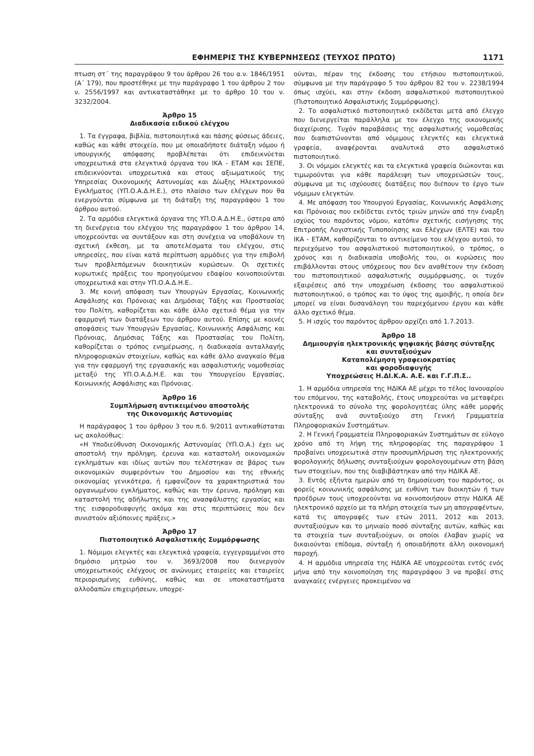ΕΦΗΜΕΡΙΣ ΤΗΣ ΚΥΒΕΡΝΗΣΕΩΣ (ΤΕΥΧΟΣ ΠΡΩΤΟ) 1171
πτωση στ΄ της παραγράφου 9 του άρθρου 26 του α.ν. 1846/1951 (Α΄ 179), που προστέθηκε με την παράγραφο 1 του άρθρου 2 του ν. 2556/1997 και αντικαταστάθηκε με το άρθρο 10 του ν. 3232/2004.
Άρθρο 15
Διαδικασία ειδικού ελέγχου
1. Τα έγγραφα, βιβλία, πιστοποιητικά και πάσης φύσεως άδειες, καθώς και κάθε στοιχείο, που με οποιαδήποτε διάταξη νόμου ή υπουργικής απόφασης προβλέπεται ότι επιδεικνύεται υποχρεωτικά στα ελεγκτικά όργανα του ΙΚΑ - ΕΤΑΜ και ΣΕΠΕ, επιδεικνύονται υποχρεωτικά και στους αξιωματικούς της Υπηρεσίας Οικονομικής Αστυνομίας και Δίωξης Ηλεκτρονικού Εγκλήματος (ΥΠ.Ο.Α.Δ.Η.Ε.), στο πλαίσιο των ελέγχων που θα ενεργούνται σύμφωνα με τη διάταξη της παραγράφου 1 του άρθρου αυτού.
2. Τα αρμόδια ελεγκτικά όργανα της ΥΠ.Ο.Α.Δ.Η.Ε., ύστερα από τη διενέργεια του ελέγχου της παραγράφου 1 του άρθρου 14, υποχρεούνται να συντάξουν και στη συνέχεια να υποβάλουν τη σχετική έκθεση, με τα αποτελέσματα του ελέγχου, στις υπηρεσίες, που είναι κατά περίπτωση αρμόδιες για την επιβολή των προβλεπόμενων διοικητικών κυρώσεων. Οι σχετικές κυρωτικές πράξεις του προηγούμενου εδαφίου κοινοποιούνται υποχρεωτικά και στην ΥΠ.Ο.Α.Δ.Η.Ε..
3. Με κοινή απόφαση των Υπουργών Εργασίας, Κοινωνικής Ασφάλισης και Πρόνοιας και Δημόσιας Τάξης και Προστασίας του Πολίτη, καθορίζεται και κάθε άλλο σχετικό θέμα για την εφαρμογή των διατάξεων του άρθρου αυτού. Επίσης με κοινές αποφάσεις των Υπουργών Εργασίας, Κοινωνικής Ασφάλισης και Πρόνοιας, Δημόσιας Τάξης και Προστασίας του Πολίτη, καθορίζεται ο τρόπος ενημέρωσης, η διαδικασία ανταλλαγής πληροφοριακών στοιχείων, καθώς και κάθε άλλο αναγκαίο θέμα για την εφαρμογή της εργασιακής και ασφαλιστικής νομοθεσίας μεταξύ της ΥΠ.Ο.Α.Δ.Η.Ε. και του Υπουργείου Εργασίας, Κοινωνικής Ασφάλισης και Πρόνοιας.
Άρθρο 16
Συμπλήρωση αντικειμένου αποστολής
της Οικονομικής Αστυνομίας
Η παράγραφος 1 του άρθρου 3 του π.δ. 9/2011 αντικαθίσταται ως ακολούθως:
«Η Υποδιεύθυνση Οικονομικής Αστυνομίας (ΥΠ.Ο.Α.) έχει ως αποστολή την πρόληψη, έρευνα και καταστολή οικονομικών εγκλημάτων και ιδίως αυτών που τελέστηκαν σε βάρος των οικονομικών συμφερόντων του Δημοσίου και της εθνικής οικονομίας γενικότερα, ή εμφανίζουν τα χαρακτηριστικά του οργανωμένου εγκλήματος, καθώς και την έρευνα, πρόληψη και καταστολή της αδήλωτης και της ανασφάλιστης εργασίας και της εισφοροδιαφυγής ακόμα και στις περιπτώσεις που δεν συνιστούν αξιόποινες πράξεις.»
Άρθρο 17
Πιστοποιητικό Ασφαλιστικής Συμμόρφωσης
1. Νόμιμοι ελεγκτές και ελεγκτικά γραφεία, εγγεγραμμένοι στο δημόσιο μητρώο του ν. 3693/2008 που διενεργούν υποχρεωτικούς ελέγχους σε ανώνυμες εταιρείες και εταιρείες περιορισμένης ευθύνης, καθώς και σε υποκαταστήματα αλλοδαπών επιχειρήσεων, υποχρε-
ούνται, πέραν της έκδοσης του ετήσιου πιστοποιητικού, σύμφωνα με την παράγραφο 5 του άρθρου 82 του ν. 2238/1994 όπως ισχύει, και στην έκδοση ασφαλιστικού πιστοποιητικού (Πιστοποιητικό Ασφαλιστικής Συμμόρφωσης).
2. Το ασφαλιστικό πιστοποιητικό εκδίδεται μετά από έλεγχο που διενεργείται παράλληλα με τον έλεγχο της οικονομικής διαχείρισης. Τυχόν παραβάσεις της ασφαλιστικής νομοθεσίας που διαπιστώνονται από νόμιμους ελεγκτές και ελεγκτικά γραφεία, αναφέρονται αναλυτικά στο ασφαλιστικό πιστοποιητικό.
3. Οι νόμιμοι ελεγκτές και τα ελεγκτικά γραφεία διώκονται και τιμωρούνται για κάθε παράλειψη των υποχρεώσεών τους, σύμφωνα με τις ισχύουσες διατάξεις που διέπουν το έργο των νόμιμων ελεγκτών.
4. Με απόφαση του Υπουργού Εργασίας, Κοινωνικής Ασφάλισης και Πρόνοιας που εκδίδεται εντός τριών μηνών από την έναρξη ισχύος του παρόντος νόμου, κατόπιν σχετικής εισήγησης της Επιτροπής Λογιστικής Τυποποίησης και Ελέγχων (ΕΛΤΕ) και του ΙΚΑ - ΕΤΑΜ, καθορίζονται το αντικείμενο του ελέγχου αυτού, το περιεχόμενο του ασφαλιστικού πιστοποιητικού, ο τρόπος, ο χρόνος και η διαδικασία υποβολής του, οι κυρώσεις που επιβάλλονται στους υπόχρεους που δεν αναθέτουν την έκδοση του πιστοποιητικού ασφαλιστικής συμμόρφωσης, οι τυχόν εξαιρέσεις από την υποχρέωση έκδοσης του ασφαλιστικού πιστοποιητικού, ο τρόπος και το ύψος της αμοιβής, η οποία δεν μπορεί να είναι δυσανάλογη του παρεχόμενου έργου και κάθε άλλο σχετικό θέμα.
5. Η ισχύς του παρόντος άρθρου αρχίζει από 1.7.2013.
Άρθρο 18
Δημιουργία ηλεκτρονικής ψηφιακής βάσης σύνταξης
και συνταξιούχων
Καταπολέμηση γραφειοκρατίας
και φοροδιαφυγής
Υποχρεώσεις Η.ΔΙ.Κ.Α. Α.Ε. και Γ.Γ.Π.Σ..
1. Η αρμόδια υπηρεσία της ΗΔΙΚΑ ΑΕ μέχρι το τέλος Ιανουαρίου του επόμενου, της καταβολής, έτους υποχρεούται να μεταφέρει ηλεκτρονικά το σύνολο της φορολογητέας ύλης κάθε μορφής σύνταξης ανά συνταξιούχο στη Γενική Γραμματεία Πληροφοριακών Συστημάτων.
2. Η Γενική Γραμματεία Πληροφοριακών Συστημάτων σε εύλογο χρόνο από τη λήψη της πληροφορίας της παραγράφου 1 προβαίνει υποχρεωτικά στην προσυμπλήρωση της ηλεκτρονικής φορολογικής δήλωσης συνταξιούχων φορολογουμένων στη βάση των στοιχείων, που της διαβιβάστηκαν από την ΗΔΙΚΑ ΑΕ.
3. Εντός εξήντα ημερών από τη δημοσίευση του παρόντος, οι φορείς κοινωνικής ασφάλισης με ευθύνη των διοικητών ή των προέδρων τους υποχρεούνται να κοινοποιήσουν στην ΗΔΙΚΑ ΑΕ ηλεκτρονικό αρχείο με τα πλήρη στοιχεία των μη απογραφέντων, κατά τις απογραφές των ετών 2011, 2012 και 2013, συνταξιούχων και το μηνιαίο ποσό σύνταξης αυτών, καθώς και τα στοιχεία των συνταξιούχων, οι οποίοι έλαβαν χωρίς να δικαιούνται επίδομα, σύνταξη ή οποιαδήποτε άλλη οικονομική παροχή.
4. Η αρμόδια υπηρεσία της ΗΔΙΚΑ ΑΕ υποχρεούται εντός ενός μήνα από την κοινοποίηση της παραγράφου 3 να προβεί στις αναγκαίες ενέργειες προκειμένου να